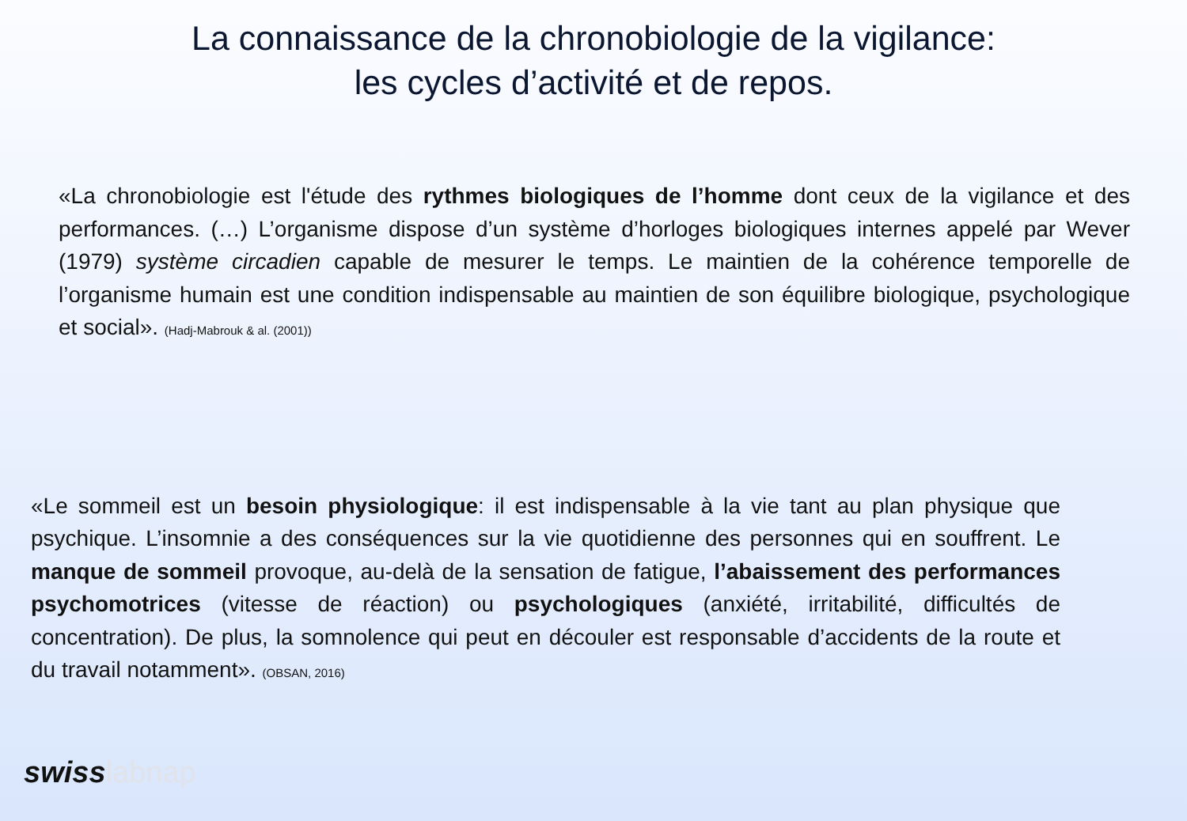La connaissance de la chronobiologie de la vigilance:
les cycles d’activité et de repos.
«La chronobiologie est l'étude des rythmes biologiques de l’homme dont ceux de la vigilance et des performances. (…) L’organisme dispose d’un système d’horloges biologiques internes appelé par Wever (1979) système circadien capable de mesurer le temps. Le maintien de la cohérence temporelle de l’organisme humain est une condition indispensable au maintien de son équilibre biologique, psychologique et social». (Hadj-Mabrouk & al. (2001))
«Le sommeil est un besoin physiologique: il est indispensable à la vie tant au plan physique que psychique. L’insomnie a des conséquences sur la vie quotidienne des personnes qui en souffrent. Le manque de sommeil provoque, au-delà de la sensation de fatigue, l’abaissement des performances psychomotrices (vitesse de réaction) ou psychologiques (anxiété, irritabilité, difficultés de concentration). De plus, la somnolence qui peut en découler est responsable d’accidents de la route et du travail notamment». (OBSAN, 2016)
swisslabnap